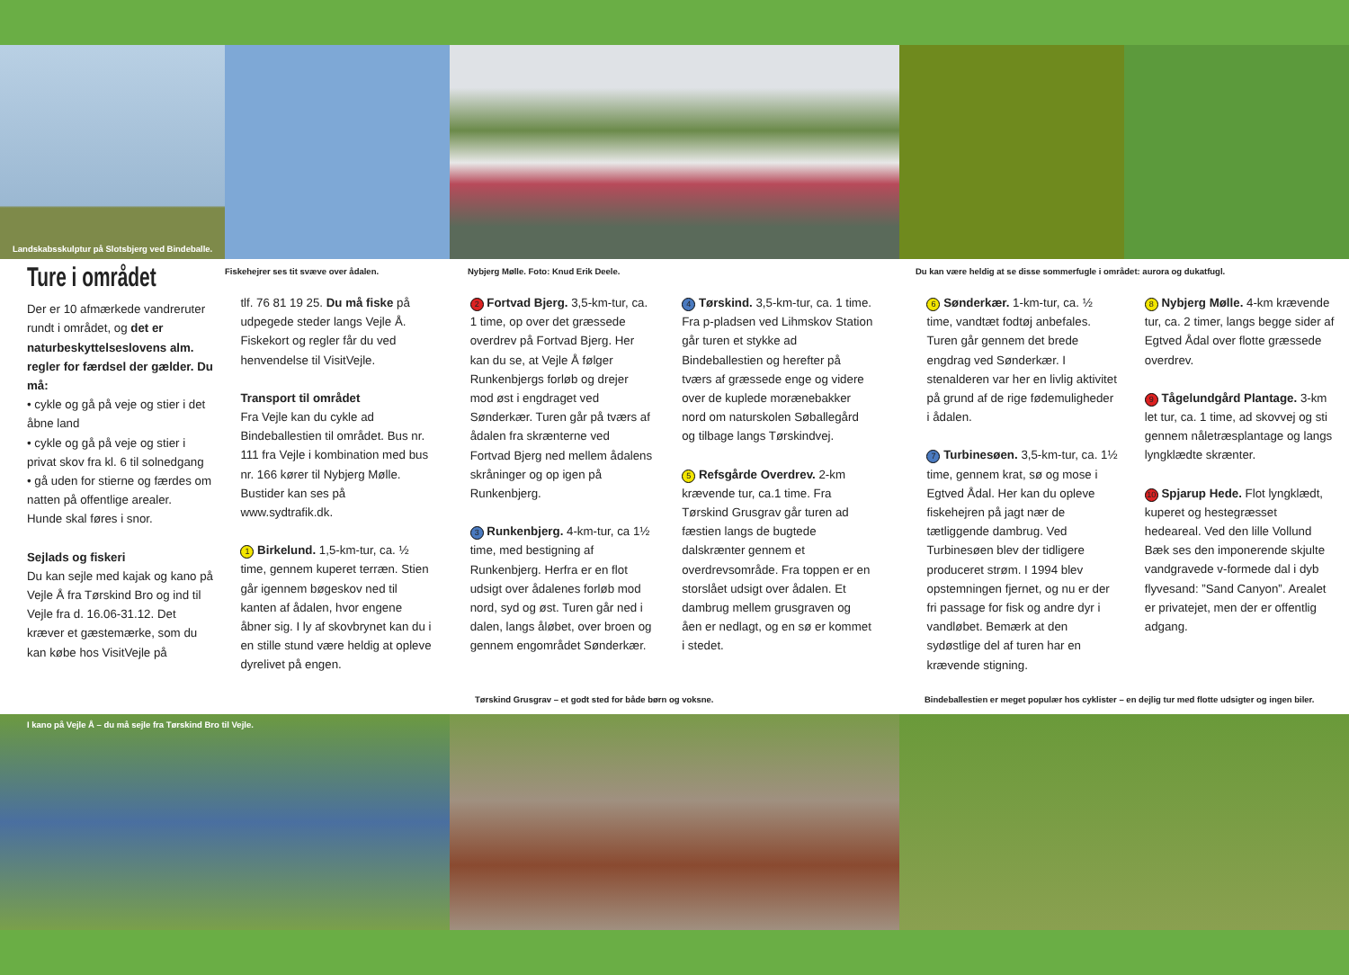Landskabsskulptur på Slotsbjerg ved Bindeballe.
Fiskehejrer ses tit svæve over ådalen. Nybjerg Mølle. Foto: Knud Erik Deele. Du kan være heldig at se disse sommerfugle i området: aurora og dukatfugl.
Ture i området
Der er 10 afmærkede vandreruter rundt i området, og det er naturbeskyttelseslovens alm. regler for færdsel der gælder. Du må:
• cykle og gå på veje og stier i det åbne land
• cykle og gå på veje og stier i privat skov fra kl. 6 til solnedgang
• gå uden for stierne og færdes om natten på offentlige arealer.
Hunde skal føres i snor.
Sejlads og fiskeri
Du kan sejle med kajak og kano på Vejle Å fra Tørskind Bro og ind til Vejle fra d. 16.06-31.12. Det kræver et gæstemærke, som du kan købe hos VisitVejle på
tlf. 76 81 19 25. Du må fiske på udpegede steder langs Vejle Å. Fiskekort og regler får du ved henvendelse til VisitVejle.
Transport til området
Fra Vejle kan du cykle ad Bindeballestien til området. Bus nr. 111 fra Vejle i kombination med bus nr. 166 kører til Nybjerg Mølle. Bustider kan ses på www.sydtrafik.dk.
1 Birkelund. 1,5-km-tur, ca. ½ time, gennem kuperet terræn. Stien går igennem bøgeskov ned til kanten af ådalen, hvor engene åbner sig. I ly af skovbrynet kan du i en stille stund være heldig at opleve dyrelivet på engen.
2 Fortvad Bjerg. 3,5-km-tur, ca. 1 time, op over det græssede overdrev på Fortvad Bjerg. Her kan du se, at Vejle Å følger Runkenbjergs forløb og drejer mod øst i engdraget ved Sønderkær. Turen går på tværs af ådalen fra skrænterne ved Fortvad Bjerg ned mellem ådalens skråninger og op igen på Runkenbjerg.
3 Runkenbjerg. 4-km-tur, ca 1½ time, med bestigning af Runkenbjerg. Herfra er en flot udsigt over ådalenes forløb mod nord, syd og øst. Turen går ned i dalen, langs åløbet, over broen og gennem engområdet Sønderkær.
4 Tørskind. 3,5-km-tur, ca. 1 time. Fra p-pladsen ved Lihmskov Station går turen et stykke ad Bindeballestien og herefter på tværs af græssede enge og videre over de kuplede morænebakker nord om naturskolen Søballegård og tilbage langs Tørskindvej.
5 Refsgårde Overdrev. 2-km krævende tur, ca.1 time. Fra Tørskind Grusgrav går turen ad fæstien langs de bugtede dalskrænter gennem et overdrevsområde. Fra toppen er en storslået udsigt over ådalen. Et dambrug mellem grusgraven og åen er nedlagt, og en sø er kommet i stedet.
6 Sønderkær. 1-km-tur, ca. ½ time, vandtæt fodtøj anbefales. Turen går gennem det brede engdrag ved Sønderkær. I stenalderen var her en livlig aktivitet på grund af de rige fødemuligheder i ådalen.
7 Turbinesøen. 3,5-km-tur, ca. 1½ time, gennem krat, sø og mose i Egtved Ådal. Her kan du opleve fiskehejren på jagt nær de tætliggende dambrug. Ved Turbinesøen blev der tidligere produceret strøm. I 1994 blev opstemningen fjernet, og nu er der fri passage for fisk og andre dyr i vandløbet. Bemærk at den sydøstlige del af turen har en krævende stigning.
8 Nybjerg Mølle. 4-km krævende tur, ca. 2 timer, langs begge sider af Egtved Ådal over flotte græssede overdrev.
9 Tågelundgård Plantage. 3-km let tur, ca. 1 time, ad skovvej og sti gennem nåletræsplantage og langs lyngklædte skrænter.
10 Spjarup Hede. Flot lyngklædt, kuperet og hestegræsset hedeareal. Ved den lille Vollund Bæk ses den imponerende skjulte vandgravede v-formede dal i dyb flyvesand: ”Sand Canyon”. Arealet er privatejet, men der er offentlig adgang.
Tørskind Grusgrav – et godt sted for både børn og voksne. Bindeballestien er meget populær hos cyklister – en dejlig tur med flotte udsigter og ingen biler.
I kano på Vejle Å – du må sejle fra Tørskind Bro til Vejle.